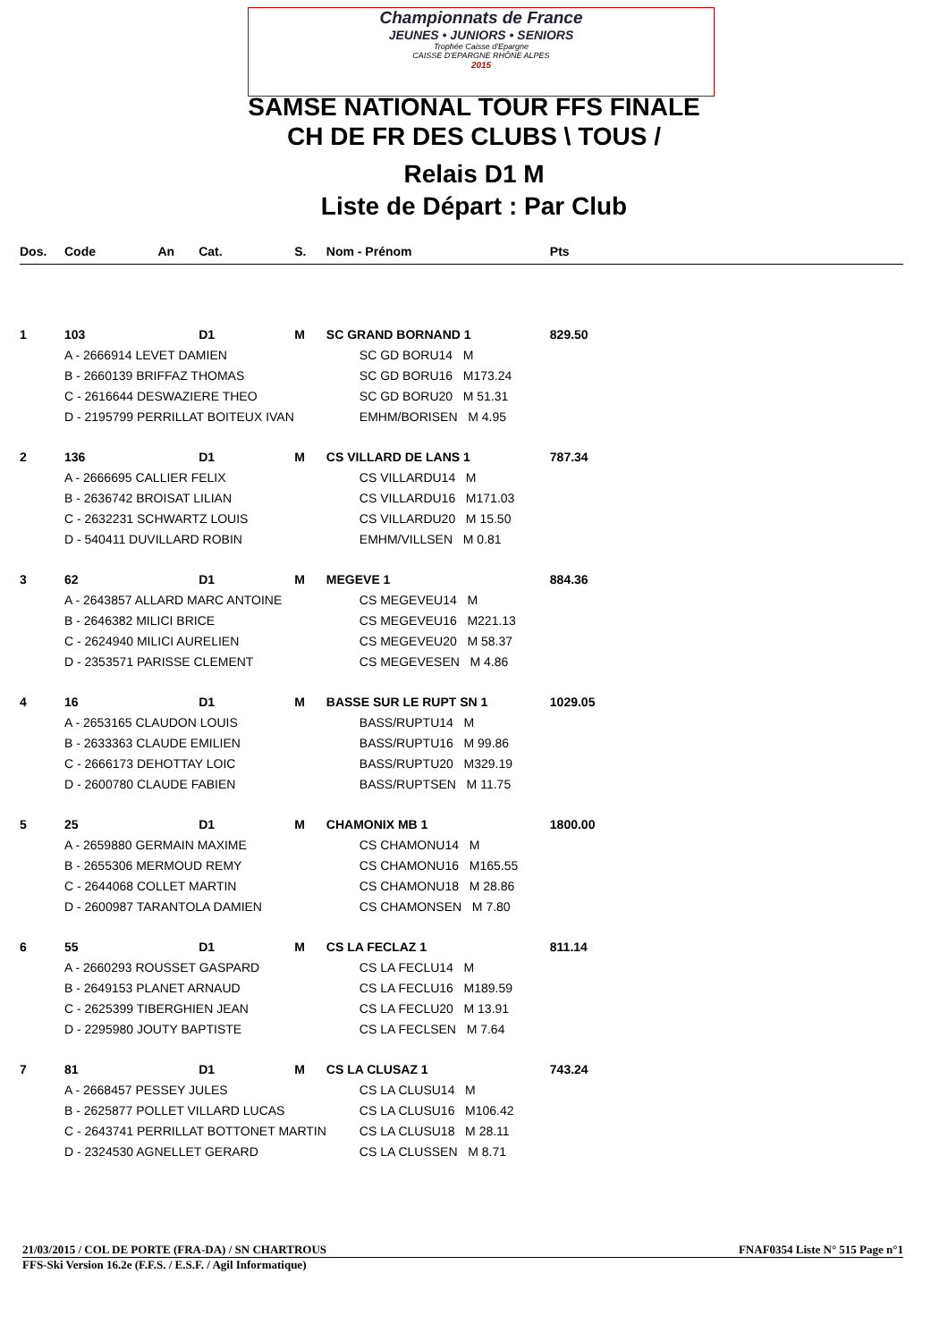Championnats de France
JEUNES • JUNIORS • SENIORS
Trophée Caisse d'Epargne
CAISSE D'EPARGNE RHÔNE ALPES
2015
SAMSE NATIONAL TOUR FFS FINALE
CH DE FR DES CLUBS \ TOUS /
Relais D1 M
Liste de Départ : Par Club
| Dos. | Code | An | Cat. | S. | Nom - Prénom | Pts |
| --- | --- | --- | --- | --- | --- | --- |
| 1 | 103 | | D1 | M | SC GRAND BORNAND 1 | 829.50 |
| | A - 2666914 LEVET DAMIEN | | | | SC GD BORU14 M | |
| | B - 2660139 BRIFFAZ THOMAS | | | | SC GD BORU16 M173.24 | |
| | C - 2616644 DESWAZIERE THEO | | | | SC GD BORU20 M 51.31 | |
| | D - 2195799 PERRILLAT BOITEUX IVAN | | | | EMHM/BORISEN M 4.95 | |
| 2 | 136 | | D1 | M | CS VILLARD DE LANS 1 | 787.34 |
| | A - 2666695 CALLIER FELIX | | | | CS VILLARDU14 M | |
| | B - 2636742 BROISAT LILIAN | | | | CS VILLARDU16 M171.03 | |
| | C - 2632231 SCHWARTZ LOUIS | | | | CS VILLARDU20 M 15.50 | |
| | D - 540411 DUVILLARD ROBIN | | | | EMHM/VILLSEN M 0.81 | |
| 3 | 62 | | D1 | M | MEGEVE 1 | 884.36 |
| | A - 2643857 ALLARD MARC ANTOINE | | | | CS MEGEVEU14 M | |
| | B - 2646382 MILICI BRICE | | | | CS MEGEVEU16 M221.13 | |
| | C - 2624940 MILICI AURELIEN | | | | CS MEGEVEU20 M 58.37 | |
| | D - 2353571 PARISSE CLEMENT | | | | CS MEGEVESEN M 4.86 | |
| 4 | 16 | | D1 | M | BASSE SUR LE RUPT SN 1 | 1029.05 |
| | A - 2653165 CLAUDON LOUIS | | | | BASS/RUPTU14 M | |
| | B - 2633363 CLAUDE EMILIEN | | | | BASS/RUPTU16 M 99.86 | |
| | C - 2666173 DEHOTTAY LOIC | | | | BASS/RUPTU20 M329.19 | |
| | D - 2600780 CLAUDE FABIEN | | | | BASS/RUPTSEN M 11.75 | |
| 5 | 25 | | D1 | M | CHAMONIX MB 1 | 1800.00 |
| | A - 2659880 GERMAIN MAXIME | | | | CS CHAMONU14 M | |
| | B - 2655306 MERMOUD REMY | | | | CS CHAMONU16 M165.55 | |
| | C - 2644068 COLLET MARTIN | | | | CS CHAMONU18 M 28.86 | |
| | D - 2600987 TARANTOLA DAMIEN | | | | CS CHAMONSEN M 7.80 | |
| 6 | 55 | | D1 | M | CS LA FECLAZ 1 | 811.14 |
| | A - 2660293 ROUSSET GASPARD | | | | CS LA FECLU14 M | |
| | B - 2649153 PLANET ARNAUD | | | | CS LA FECLU16 M189.59 | |
| | C - 2625399 TIBERGHIEN JEAN | | | | CS LA FECLU20 M 13.91 | |
| | D - 2295980 JOUTY BAPTISTE | | | | CS LA FECLSEN M 7.64 | |
| 7 | 81 | | D1 | M | CS LA CLUSAZ 1 | 743.24 |
| | A - 2668457 PESSEY JULES | | | | CS LA CLUSU14 M | |
| | B - 2625877 POLLET VILLARD LUCAS | | | | CS LA CLUSU16 M106.42 | |
| | C - 2643741 PERRILLAT BOTTONET MARTIN | | | | CS LA CLUSU18 M 28.11 | |
| | D - 2324530 AGNELLET GERARD | | | | CS LA CLUSSEN M 8.71 | |
21/03/2015 / COL DE PORTE (FRA-DA) / SN CHARTROUS FNAF0354 Liste N° 515 Page n°1
FFS-Ski Version 16.2e (F.F.S. / E.S.F. / Agil Informatique)